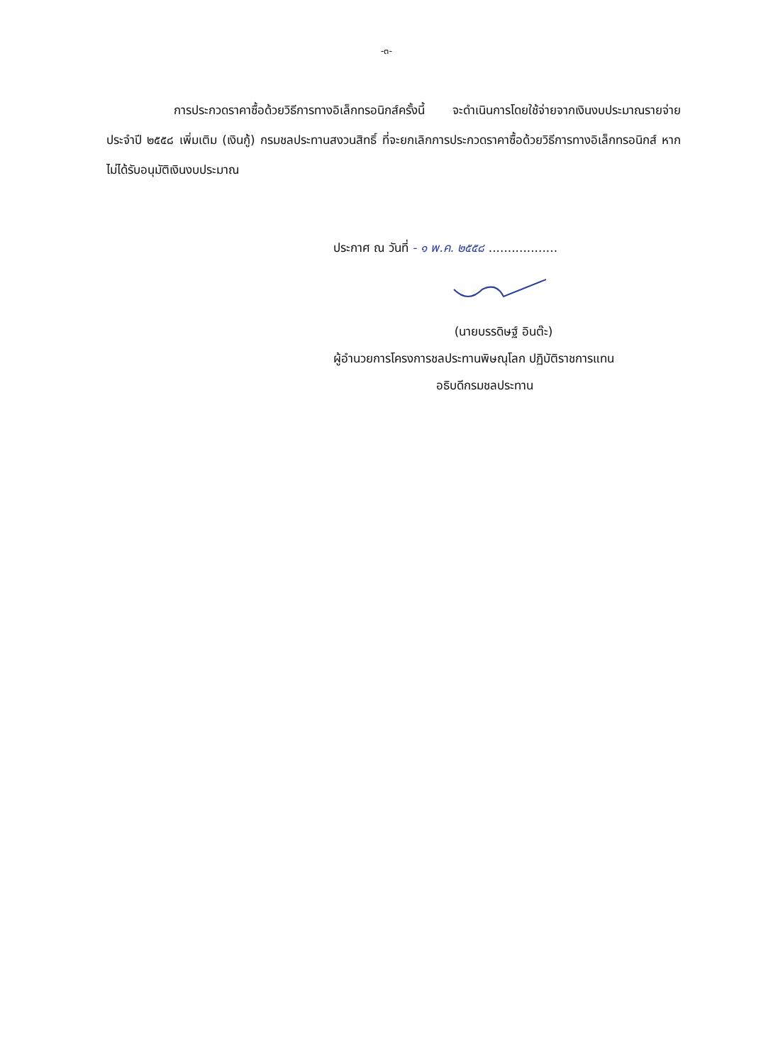-๓-
การประกวดราคาซื้อด้วยวิธีการทางอิเล็กทรอนิกส์ครั้งนี้ จะดำเนินการโดยใช้จ่ายจากเงินงบประมาณรายจ่ายประจำปี ๒๕๕๘ เพิ่มเติม (เงินกู้) กรมชลประทานสงวนสิทธิ์ ที่จะยกเลิกการประกวดราคาซื้อด้วยวิธีการทางอิเล็กทรอนิกส์ หากไม่ได้รับอนุมัติเงินงบประมาณ
ประกาศ ณ วันที่ - ๑ พ.ค. ๒๕๕๘ ..................
(นายบรรดิษฐ์ อินต๊ะ)
ผู้อำนวยการโครงการชลประทานพิษณุโลก ปฏิบัติราชการแทน
อธิบดีกรมชลประทาน